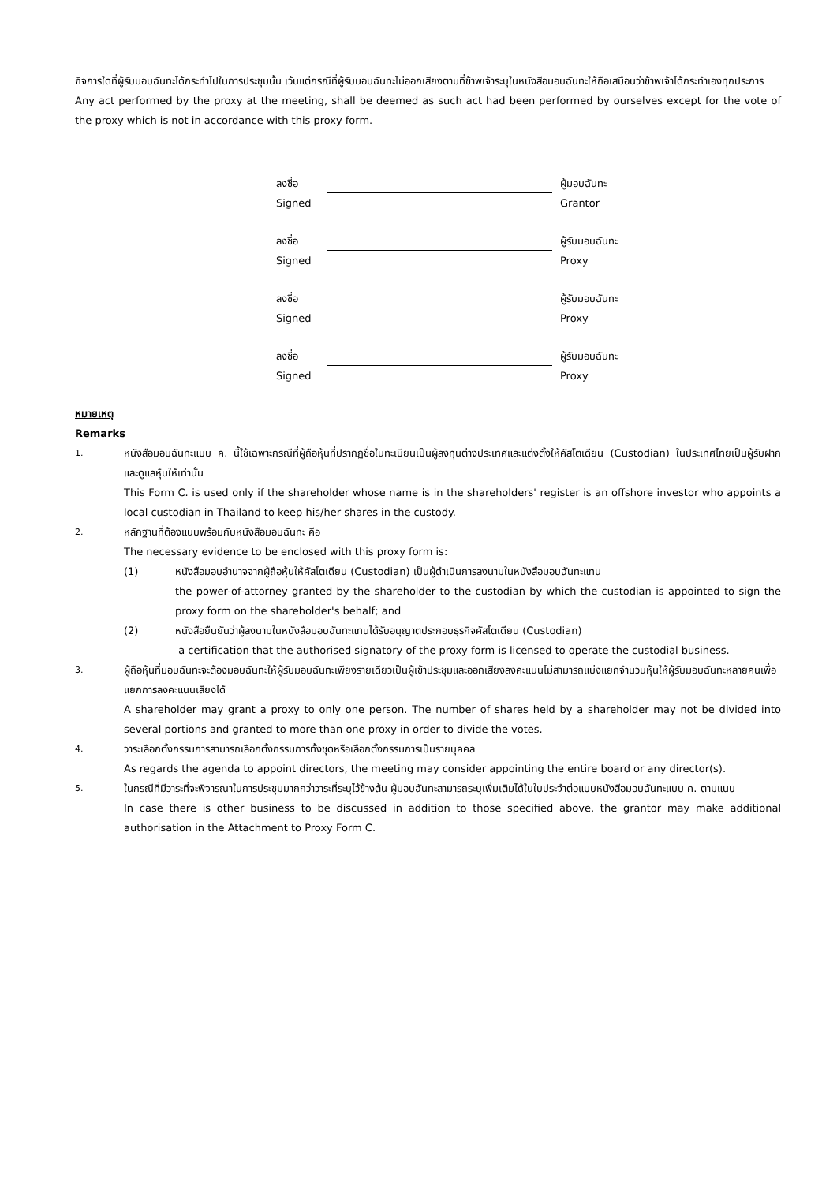กิจการใดที่ผู้รับมอบฉันทะได้กระทำไปในการประชุมนั้น เว้นแต่กรณีที่ผู้รับมอบฉันทะไม่ออกเสียงตามที่ข้าพเจ้าระบุในหนังสือมอบฉันทะให้ถือเสมือนว่าข้าพเจ้าได้กระทำเองทุกประการ
Any act performed by the proxy at the meeting, shall be deemed as such act had been performed by ourselves except for the vote of the proxy which is not in accordance with this proxy form.
ลงชื่อ ผู้มอบฉันทะ
Signed Grantor
ลงชื่อ ผู้รับมอบฉันทะ
Signed Proxy
ลงชื่อ ผู้รับมอบฉันทะ
Signed Proxy
ลงชื่อ ผู้รับมอบฉันทะ
Signed Proxy
หมายเหตุ
Remarks
1.
หนังสือมอบฉันทะแบบ ค. นี้ใช้เฉพาะกรณีที่ผู้ถือหุ้นที่ปรากฏชื่อในทะเบียนเป็นผู้ลงทุนต่างประเทศและแต่งตั้งให้คัสโตเดียน (Custodian) ในประเทศไทยเป็นผู้รับฝากและดูแลหุ้นให้เท่านั้น
This Form C. is used only if the shareholder whose name is in the shareholders' register is an offshore investor who appoints a local custodian in Thailand to keep his/her shares in the custody.
2.
หลักฐานที่ต้องแนบพร้อมกับหนังสือมอบฉันทะ คือ
The necessary evidence to be enclosed with this proxy form is:
(1) หนังสือมอบอำนาจจากผู้ถือหุ้นให้คัสโตเดียน (Custodian) เป็นผู้ดำเนินการลงนามในหนังสือมอบฉันทะแทน
the power-of-attorney granted by the shareholder to the custodian by which the custodian is appointed to sign the proxy form on the shareholder's behalf; and
(2) หนังสือยืนยันว่าผู้ลงนามในหนังสือมอบฉันทะแทนได้รับอนุญาตประกอบธุรกิจคัสโตเดียน (Custodian)
a certification that the authorised signatory of the proxy form is licensed to operate the custodial business.
3.
ผู้ถือหุ้นที่มอบฉันทะจะต้องมอบฉันทะให้ผู้รับมอบฉันทะเพียงรายเดียวเป็นผู้เข้าประชุมและออกเสียงลงคะแนนไม่สามารถแบ่งแยกจำนวนหุ้นให้ผู้รับมอบฉันทะหลายคนเพื่อแยกการลงคะแนนเสียงได้
A shareholder may grant a proxy to only one person. The number of shares held by a shareholder may not be divided into several portions and granted to more than one proxy in order to divide the votes.
4.
วาระเลือกตั้งกรรมการสามารถเลือกตั้งกรรมการทั้งชุดหรือเลือกตั้งกรรมการเป็นรายบุคคล
As regards the agenda to appoint directors, the meeting may consider appointing the entire board or any director(s).
5.
ในกรณีที่มีวาระที่จะพิจารณาในการประชุมมากกว่าวาระที่ระบุไว้ข้างต้น ผู้มอบฉันทะสามารถระบุเพิ่มเติมได้ในใบประจำต่อแบบหนังสือมอบฉันทะแบบ ค. ตามแนบ
In case there is other business to be discussed in addition to those specified above, the grantor may make additional authorisation in the Attachment to Proxy Form C.